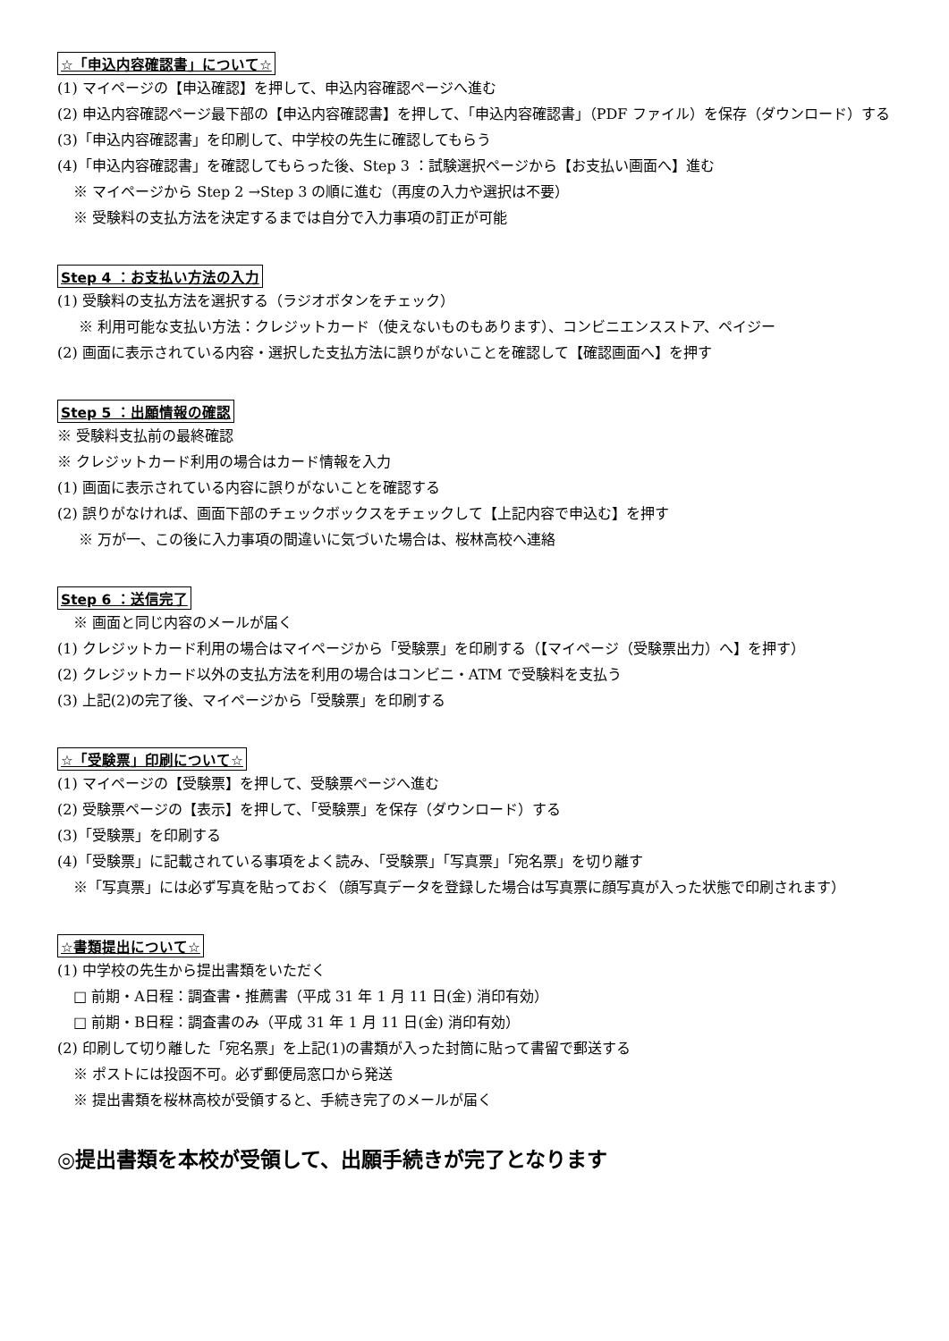☆「申込内容確認書」について☆
(1) マイページの【申込確認】を押して、申込内容確認ページへ進む
(2) 申込内容確認ページ最下部の【申込内容確認書】を押して、「申込内容確認書」（PDF ファイル）を保存（ダウンロード）する
(3)「申込内容確認書」を印刷して、中学校の先生に確認してもらう
(4)「申込内容確認書」を確認してもらった後、Step 3 ：試験選択ページから【お支払い画面へ】進む
※ マイページから Step 2 →Step 3 の順に進む（再度の入力や選択は不要）
※ 受験料の支払方法を決定するまでは自分で入力事項の訂正が可能
Step 4 ：お支払い方法の入力
(1) 受験料の支払方法を選択する（ラジオボタンをチェック）
※ 利用可能な支払い方法：クレジットカード（使えないものもあります）、コンビニエンスストア、ペイジー
(2) 画面に表示されている内容・選択した支払方法に誤りがないことを確認して【確認画面へ】を押す
Step 5 ：出願情報の確認
※ 受験料支払前の最終確認
※ クレジットカード利用の場合はカード情報を入力
(1) 画面に表示されている内容に誤りがないことを確認する
(2) 誤りがなければ、画面下部のチェックボックスをチェックして【上記内容で申込む】を押す
※ 万が一、この後に入力事項の間違いに気づいた場合は、桜林高校へ連絡
Step 6 ：送信完了
※ 画面と同じ内容のメールが届く
(1) クレジットカード利用の場合はマイページから「受験票」を印刷する（【マイページ（受験票出力）へ】を押す）
(2) クレジットカード以外の支払方法を利用の場合はコンビニ・ATM で受験料を支払う
(3) 上記(2)の完了後、マイページから「受験票」を印刷する
☆「受験票」印刷について☆
(1) マイページの【受験票】を押して、受験票ページへ進む
(2) 受験票ページの【表示】を押して、「受験票」を保存（ダウンロード）する
(3)「受験票」を印刷する
(4)「受験票」に記載されている事項をよく読み、「受験票」「写真票」「宛名票」を切り離す
※「写真票」には必ず写真を貼っておく（顔写真データを登録した場合は写真票に顔写真が入った状態で印刷されます）
☆書類提出について☆
(1) 中学校の先生から提出書類をいただく
□ 前期・A日程：調査書・推薦書（平成 31 年 1 月 11 日(金) 消印有効）
□ 前期・B日程：調査書のみ（平成 31 年 1 月 11 日(金) 消印有効）
(2) 印刷して切り離した「宛名票」を上記(1)の書類が入った封筒に貼って書留で郵送する
※ ポストには投函不可。必ず郵便局窓口から発送
※ 提出書類を桜林高校が受領すると、手続き完了のメールが届く
◎提出書類を本校が受領して、出願手続きが完了となります